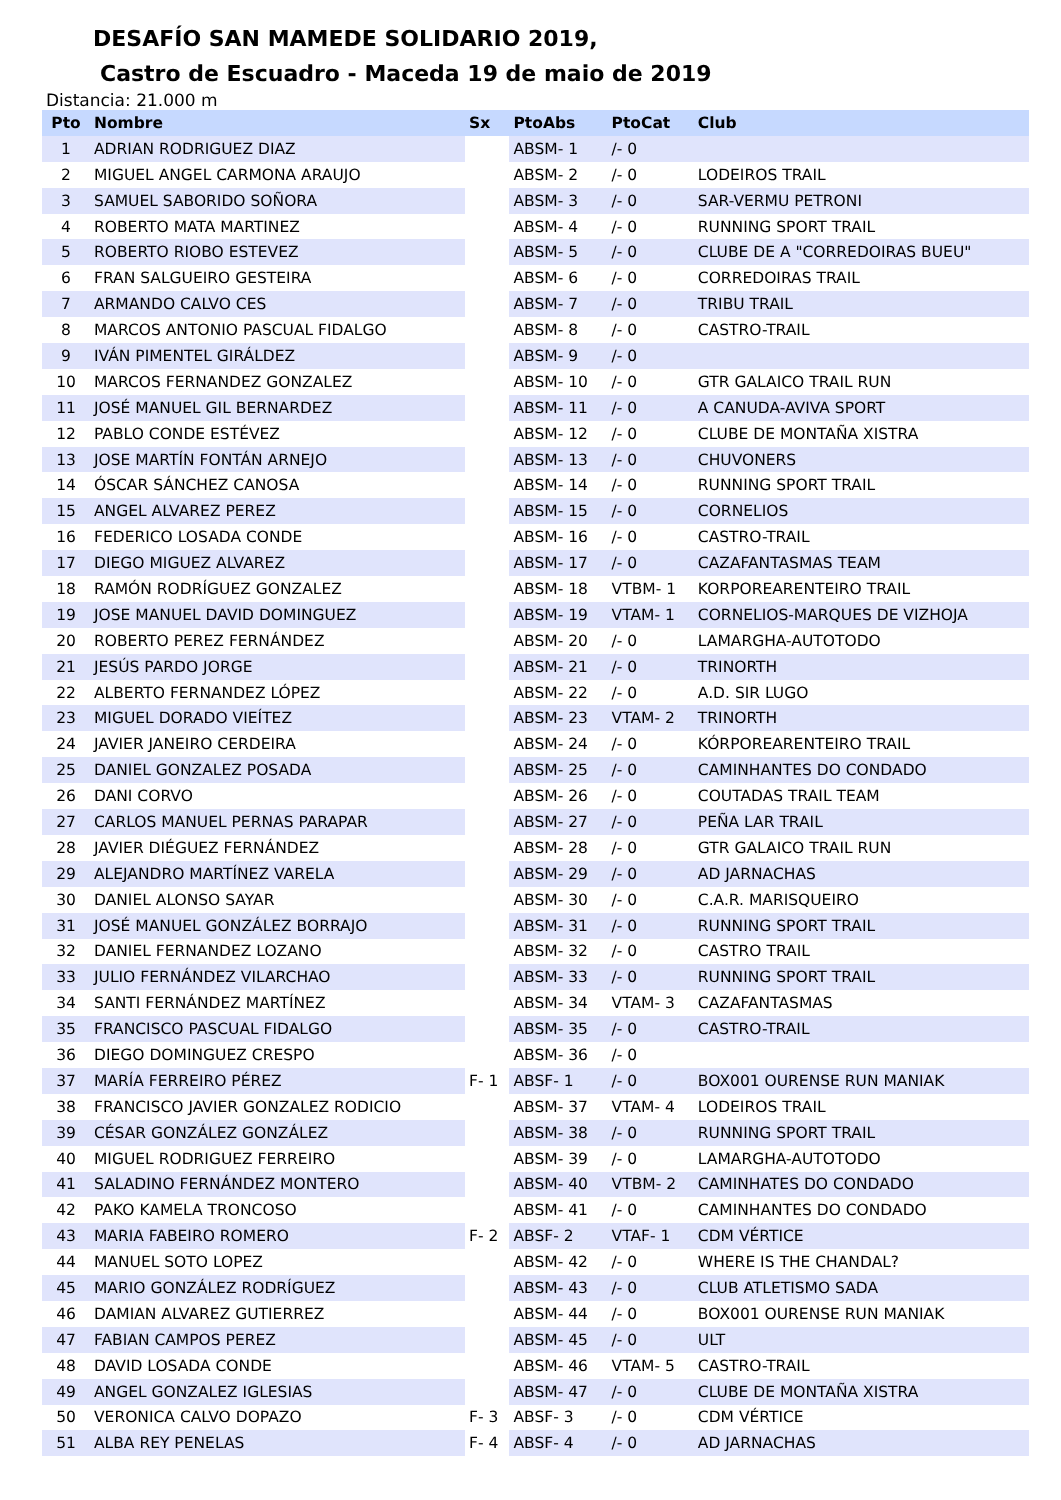DESAFÍO SAN MAMEDE SOLIDARIO 2019,
Castro de Escuadro - Maceda 19 de maio de 2019
Distancia: 21.000 m
| Pto | Nombre | Sx | PtoAbs | PtoCat | Club |
| --- | --- | --- | --- | --- | --- |
| 1 | ADRIAN RODRIGUEZ DIAZ | | ABSM- 1 | /- 0 | |
| 2 | MIGUEL ANGEL CARMONA ARAUJO | | ABSM- 2 | /- 0 | LODEIROS TRAIL |
| 3 | SAMUEL SABORIDO SOÑORA | | ABSM- 3 | /- 0 | SAR-VERMU PETRONI |
| 4 | ROBERTO MATA MARTINEZ | | ABSM- 4 | /- 0 | RUNNING SPORT TRAIL |
| 5 | ROBERTO RIOBO ESTEVEZ | | ABSM- 5 | /- 0 | CLUBE DE A "CORREDOIRAS BUEU" |
| 6 | FRAN SALGUEIRO GESTEIRA | | ABSM- 6 | /- 0 | CORREDOIRAS TRAIL |
| 7 | ARMANDO CALVO CES | | ABSM- 7 | /- 0 | TRIBU TRAIL |
| 8 | MARCOS ANTONIO PASCUAL FIDALGO | | ABSM- 8 | /- 0 | CASTRO-TRAIL |
| 9 | IVÁN PIMENTEL GIRÁLDEZ | | ABSM- 9 | /- 0 | |
| 10 | MARCOS FERNANDEZ GONZALEZ | | ABSM- 10 | /- 0 | GTR GALAICO TRAIL RUN |
| 11 | JOSÉ MANUEL GIL BERNARDEZ | | ABSM- 11 | /- 0 | A CANUDA-AVIVA SPORT |
| 12 | PABLO CONDE ESTÉVEZ | | ABSM- 12 | /- 0 | CLUBE DE MONTAÑA XISTRA |
| 13 | JOSE MARTÍN FONTÁN ARNEJO | | ABSM- 13 | /- 0 | CHUVONERS |
| 14 | ÓSCAR SÁNCHEZ CANOSA | | ABSM- 14 | /- 0 | RUNNING SPORT TRAIL |
| 15 | ANGEL ALVAREZ PEREZ | | ABSM- 15 | /- 0 | CORNELIOS |
| 16 | FEDERICO LOSADA CONDE | | ABSM- 16 | /- 0 | CASTRO-TRAIL |
| 17 | DIEGO MIGUEZ ALVAREZ | | ABSM- 17 | /- 0 | CAZAFANTASMAS TEAM |
| 18 | RAMÓN RODRÍGUEZ GONZALEZ | | ABSM- 18 | VTBM- 1 | KORPOREARENTEIRO TRAIL |
| 19 | JOSE MANUEL DAVID DOMINGUEZ | | ABSM- 19 | VTAM- 1 | CORNELIOS-MARQUES DE VIZHOJA |
| 20 | ROBERTO PEREZ FERNÁNDEZ | | ABSM- 20 | /- 0 | LAMARGHA-AUTOTODO |
| 21 | JESÚS PARDO JORGE | | ABSM- 21 | /- 0 | TRINORTH |
| 22 | ALBERTO FERNANDEZ LÓPEZ | | ABSM- 22 | /- 0 | A.D. SIR LUGO |
| 23 | MIGUEL DORADO VIEÍTEZ | | ABSM- 23 | VTAM- 2 | TRINORTH |
| 24 | JAVIER JANEIRO CERDEIRA | | ABSM- 24 | /- 0 | KÓRPOREARENTEIRO TRAIL |
| 25 | DANIEL GONZALEZ POSADA | | ABSM- 25 | /- 0 | CAMINHANTES DO CONDADO |
| 26 | DANI CORVO | | ABSM- 26 | /- 0 | COUTADAS TRAIL TEAM |
| 27 | CARLOS MANUEL PERNAS PARAPAR | | ABSM- 27 | /- 0 | PEÑA LAR TRAIL |
| 28 | JAVIER DIÉGUEZ FERNÁNDEZ | | ABSM- 28 | /- 0 | GTR GALAICO TRAIL RUN |
| 29 | ALEJANDRO MARTÍNEZ VARELA | | ABSM- 29 | /- 0 | AD JARNACHAS |
| 30 | DANIEL ALONSO SAYAR | | ABSM- 30 | /- 0 | C.A.R. MARISQUEIRO |
| 31 | JOSÉ MANUEL GONZÁLEZ BORRAJO | | ABSM- 31 | /- 0 | RUNNING SPORT TRAIL |
| 32 | DANIEL FERNANDEZ LOZANO | | ABSM- 32 | /- 0 | CASTRO TRAIL |
| 33 | JULIO FERNÁNDEZ VILARCHAO | | ABSM- 33 | /- 0 | RUNNING SPORT TRAIL |
| 34 | SANTI FERNÁNDEZ MARTÍNEZ | | ABSM- 34 | VTAM- 3 | CAZAFANTASMAS |
| 35 | FRANCISCO PASCUAL FIDALGO | | ABSM- 35 | /- 0 | CASTRO-TRAIL |
| 36 | DIEGO DOMINGUEZ CRESPO | | ABSM- 36 | /- 0 | |
| 37 | MARÍA FERREIRO PÉREZ | F- 1 | ABSF- 1 | /- 0 | BOX001 OURENSE RUN MANIAK |
| 38 | FRANCISCO JAVIER GONZALEZ RODICIO | | ABSM- 37 | VTAM- 4 | LODEIROS TRAIL |
| 39 | CÉSAR GONZÁLEZ GONZÁLEZ | | ABSM- 38 | /- 0 | RUNNING SPORT TRAIL |
| 40 | MIGUEL RODRIGUEZ FERREIRO | | ABSM- 39 | /- 0 | LAMARGHA-AUTOTODO |
| 41 | SALADINO FERNÁNDEZ MONTERO | | ABSM- 40 | VTBM- 2 | CAMINHATES DO CONDADO |
| 42 | PAKO KAMELA TRONCOSO | | ABSM- 41 | /- 0 | CAMINHANTES DO CONDADO |
| 43 | MARIA FABEIRO ROMERO | F- 2 | ABSF- 2 | VTAF- 1 | CDM VÉRTICE |
| 44 | MANUEL SOTO LOPEZ | | ABSM- 42 | /- 0 | WHERE IS THE CHANDAL? |
| 45 | MARIO GONZÁLEZ RODRÍGUEZ | | ABSM- 43 | /- 0 | CLUB ATLETISMO SADA |
| 46 | DAMIAN ALVAREZ GUTIERREZ | | ABSM- 44 | /- 0 | BOX001 OURENSE RUN MANIAK |
| 47 | FABIAN CAMPOS PEREZ | | ABSM- 45 | /- 0 | ULT |
| 48 | DAVID LOSADA CONDE | | ABSM- 46 | VTAM- 5 | CASTRO-TRAIL |
| 49 | ANGEL GONZALEZ IGLESIAS | | ABSM- 47 | /- 0 | CLUBE DE MONTAÑA XISTRA |
| 50 | VERONICA CALVO DOPAZO | F- 3 | ABSF- 3 | /- 0 | CDM VÉRTICE |
| 51 | ALBA REY PENELAS | F- 4 | ABSF- 4 | /- 0 | AD JARNACHAS |